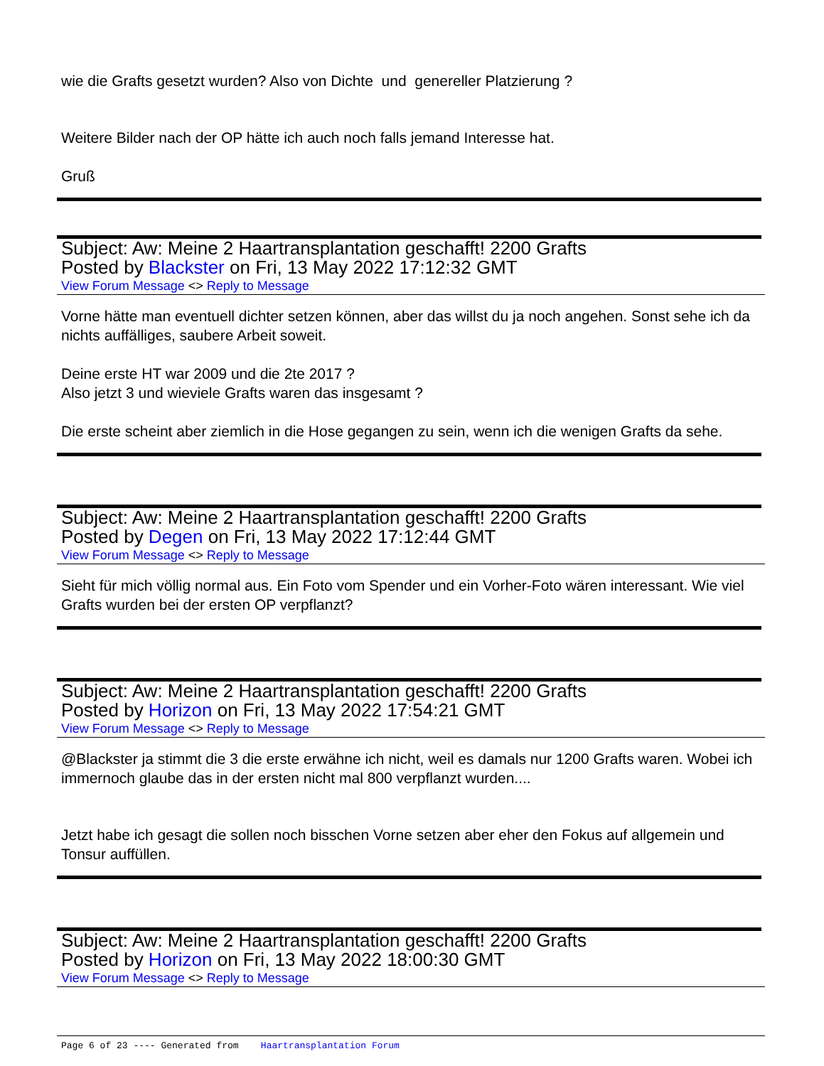wie die Grafts gesetzt wurden? Also von Dichte und genereller Platzierung ?
Weitere Bilder nach der OP hätte ich auch noch falls jemand Interesse hat.
Gruß
Subject: Aw: Meine 2 Haartransplantation geschafft! 2200 Grafts
Posted by Blackster on Fri, 13 May 2022 17:12:32 GMT
View Forum Message <> Reply to Message
Vorne hätte man eventuell dichter setzen können, aber das willst du ja noch angehen. Sonst sehe ich da nichts auffälliges, saubere Arbeit soweit.
Deine erste HT war 2009 und die 2te 2017 ?
Also jetzt 3 und wieviele Grafts waren das insgesamt ?
Die erste scheint aber ziemlich in die Hose gegangen zu sein, wenn ich die wenigen Grafts da sehe.
Subject: Aw: Meine 2 Haartransplantation geschafft! 2200 Grafts
Posted by Degen on Fri, 13 May 2022 17:12:44 GMT
View Forum Message <> Reply to Message
Sieht für mich völlig normal aus. Ein Foto vom Spender und ein Vorher-Foto wären interessant. Wie viel Grafts wurden bei der ersten OP verpflanzt?
Subject: Aw: Meine 2 Haartransplantation geschafft! 2200 Grafts
Posted by Horizon on Fri, 13 May 2022 17:54:21 GMT
View Forum Message <> Reply to Message
@Blackster ja stimmt die 3 die erste erwähne ich nicht, weil es damals nur 1200 Grafts waren. Wobei ich immernoch glaube das in der ersten nicht mal 800 verpflanzt wurden....
Jetzt habe ich gesagt die sollen noch bisschen Vorne setzen aber eher den Fokus auf allgemein und Tonsur auffüllen.
Subject: Aw: Meine 2 Haartransplantation geschafft! 2200 Grafts
Posted by Horizon on Fri, 13 May 2022 18:00:30 GMT
View Forum Message <> Reply to Message
Page 6 of 23 ---- Generated from Haartransplantation Forum